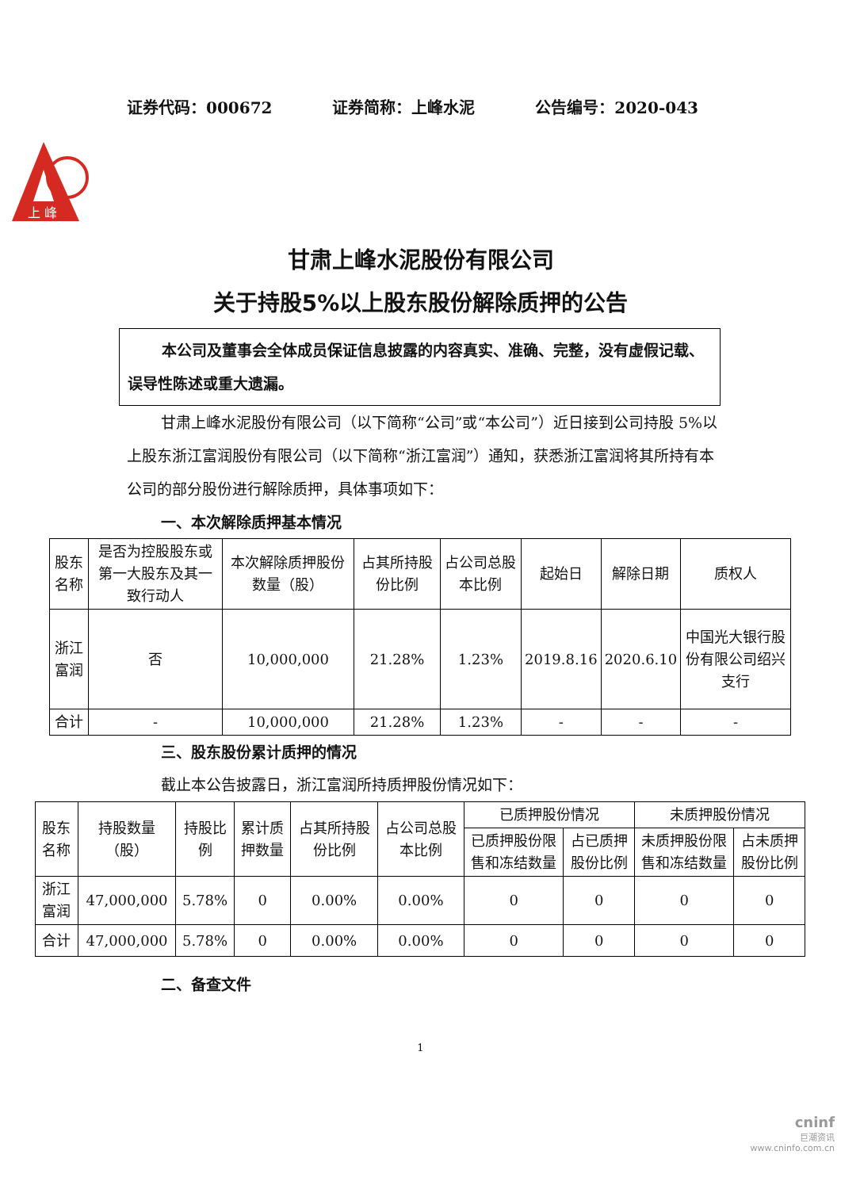证券代码：000672 证券简称：上峰水泥 公告编号：2020-043
上 峰
甘肃上峰水泥股份有限公司
关于持股5%以上股东股份解除质押的公告
本公司及董事会全体成员保证信息披露的内容真实、准确、完整，没有虚假记载、误导性陈述或重大遗漏。
甘肃上峰水泥股份有限公司（以下简称“公司”或“本公司”）近日接到公司持股 5%以上股东浙江富润股份有限公司（以下简称“浙江富润”）通知，获悉浙江富润将其所持有本公司的部分股份进行解除质押，具体事项如下：
一、本次解除质押基本情况
| 股东名称 | 是否为控股股东或第一大股东及其一致行动人 | 本次解除质押股份数量（股） | 占其所持股份比例 | 占公司总股本比例 | 起始日 | 解除日期 | 质权人 |
| --- | --- | --- | --- | --- | --- | --- | --- |
| 浙江富润 | 否 | 10,000,000 | 21.28% | 1.23% | 2019.8.16 | 2020.6.10 | 中国光大银行股份有限公司绍兴支行 |
| 合计 | - | 10,000,000 | 21.28% | 1.23% | - | - | - |
三、股东股份累计质押的情况
截止本公告披露日，浙江富润所持质押股份情况如下：
| 股东名称 | 持股数量（股） | 持股比例 | 累计质押数量 | 占其所持股份比例 | 占公司总股本比例 | 已质押股份情况 | | 未质押股份情况 | |
| --- | --- | --- | --- | --- | --- | --- | --- | --- | --- |
| | | | | | | 已质押股份限售和冻结数量 | 占已质押股份比例 | 未质押股份限售和冻结数量 | 占未质押股份比例 |
| 浙江富润 | 47,000,000 | 5.78% | 0 | 0.00% | 0.00% | 0 | 0 | 0 | 0 |
| 合计 | 47,000,000 | 5.78% | 0 | 0.00% | 0.00% | 0 | 0 | 0 | 0 |
二、备查文件
1
cninf
巨潮资讯
www.cninfo.com.cn